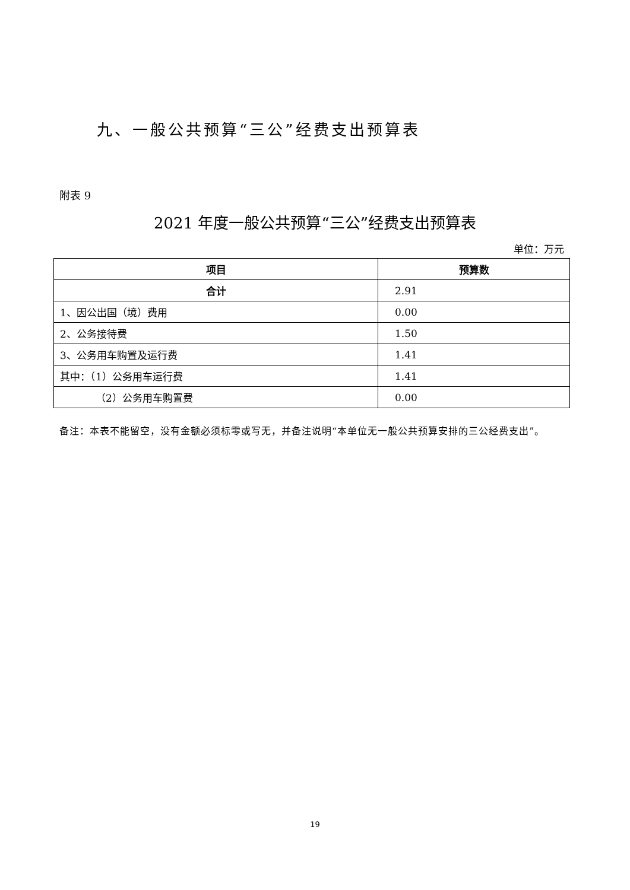九、一般公共预算“三公”经费支出预算表
附表 9
2021 年度一般公共预算“三公”经费支出预算表
单位：万元
| 项目 | 预算数 |
| --- | --- |
| 合计 | 2.91 |
| 1、因公出国（境）费用 | 0.00 |
| 2、公务接待费 | 1.50 |
| 3、公务用车购置及运行费 | 1.41 |
| 其中：（1）公务用车运行费 | 1.41 |
| （2）公务用车购置费 | 0.00 |
备注：本表不能留空，没有金额必须标零或写无，并备注说明“本单位无一般公共预算安排的三公经费支出”。
19